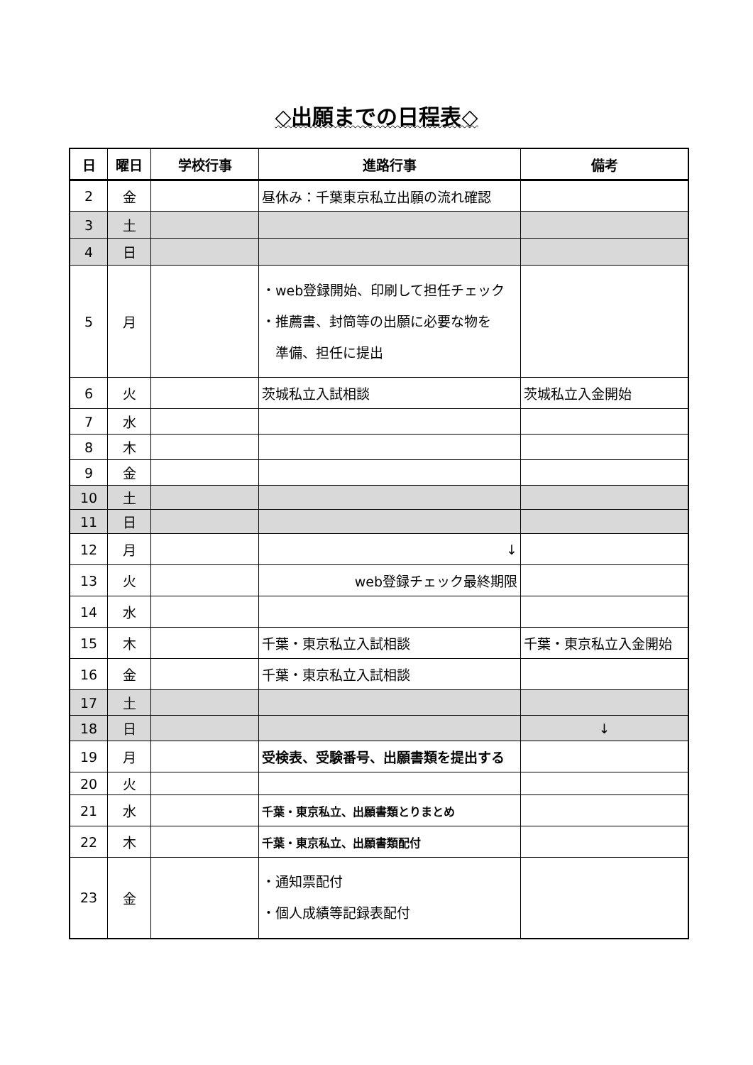◇出願までの日程表◇
| 日 | 曜日 | 学校行事 | 進路行事 | 備考 |
| --- | --- | --- | --- | --- |
| 2 | 金 | | 昼休み：千葉東京私立出願の流れ確認 | |
| 3 | 土 | | | |
| 4 | 日 | | | |
| 5 | 月 | | ・web登録開始、印刷して担任チェック ・推薦書、封筒等の出願に必要な物を 準備、担任に提出 | |
| 6 | 火 | | 茨城私立入試相談 | 茨城私立入金開始 |
| 7 | 水 | | | |
| 8 | 木 | | | |
| 9 | 金 | | | |
| 10 | 土 | | | |
| 11 | 日 | | | |
| 12 | 月 | | ↓ | |
| 13 | 火 | | web登録チェック最終期限 | |
| 14 | 水 | | | |
| 15 | 木 | | 千葉・東京私立入試相談 | 千葉・東京私立入金開始 |
| 16 | 金 | | 千葉・東京私立入試相談 | |
| 17 | 土 | | | |
| 18 | 日 | | | ↓ |
| 19 | 月 | | 受検表、受験番号、出願書類を提出する | |
| 20 | 火 | | | |
| 21 | 水 | | 千葉・東京私立、出願書類とりまとめ | |
| 22 | 木 | | 千葉・東京私立、出願書類配付 | |
| 23 | 金 | | ・通知票配付 ・個人成績等記録表配付 | |